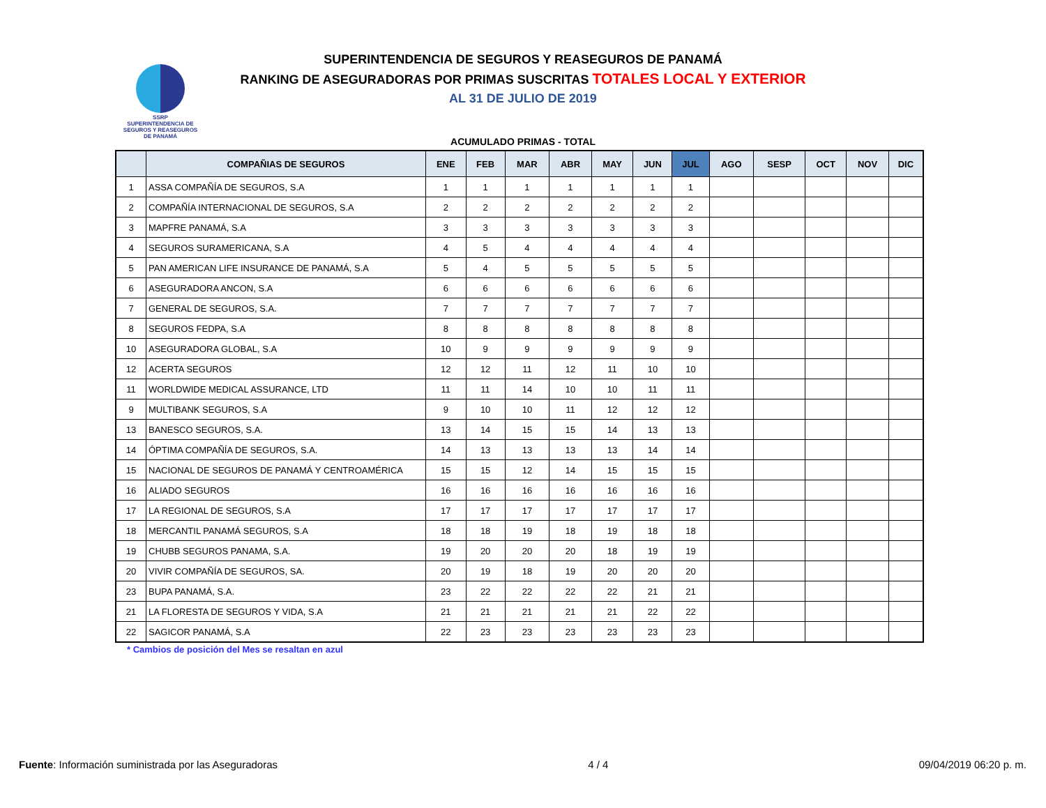SSRP
SUPERINTENDENCIA DE SEGUROS Y REASEGUROS DE PANAMÁ
SUPERINTENDENCIA DE SEGUROS Y REASEGUROS DE PANAMÁ
RANKING DE ASEGURADORAS POR PRIMAS SUSCRITAS TOTALES LOCAL Y EXTERIOR
AL 31 DE JULIO DE 2019
ACUMULADO PRIMAS - TOTAL
| | COMPAÑIAS DE SEGUROS | ENE | FEB | MAR | ABR | MAY | JUN | JUL | AGO | SESP | OCT | NOV | DIC |
| --- | --- | --- | --- | --- | --- | --- | --- | --- | --- | --- | --- | --- | --- |
| 1 | ASSA COMPAÑÍA DE SEGUROS, S.A | 1 | 1 | 1 | 1 | 1 | 1 | 1 | | | | | |
| 2 | COMPAÑÍA INTERNACIONAL DE SEGUROS, S.A | 2 | 2 | 2 | 2 | 2 | 2 | 2 | | | | | |
| 3 | MAPFRE PANAMÁ, S.A | 3 | 3 | 3 | 3 | 3 | 3 | 3 | | | | | |
| 4 | SEGUROS SURAMERICANA, S.A | 4 | 5 | 4 | 4 | 4 | 4 | 4 | | | | | |
| 5 | PAN AMERICAN LIFE INSURANCE DE PANAMÁ, S.A | 5 | 4 | 5 | 5 | 5 | 5 | 5 | | | | | |
| 6 | ASEGURADORA ANCON, S.A | 6 | 6 | 6 | 6 | 6 | 6 | 6 | | | | | |
| 7 | GENERAL DE SEGUROS, S.A. | 7 | 7 | 7 | 7 | 7 | 7 | 7 | | | | | |
| 8 | SEGUROS FEDPA, S.A | 8 | 8 | 8 | 8 | 8 | 8 | 8 | | | | | |
| 10 | ASEGURADORA GLOBAL, S.A | 10 | 9 | 9 | 9 | 9 | 9 | 9 | | | | | |
| 12 | ACERTA SEGUROS | 12 | 12 | 11 | 12 | 11 | 10 | 10 | | | | | |
| 11 | WORLDWIDE MEDICAL ASSURANCE, LTD | 11 | 11 | 14 | 10 | 10 | 11 | 11 | | | | | |
| 9 | MULTIBANK SEGUROS, S.A | 9 | 10 | 10 | 11 | 12 | 12 | 12 | | | | | |
| 13 | BANESCO SEGUROS, S.A. | 13 | 14 | 15 | 15 | 14 | 13 | 13 | | | | | |
| 14 | ÓPTIMA COMPAÑÍA DE SEGUROS, S.A. | 14 | 13 | 13 | 13 | 13 | 14 | 14 | | | | | |
| 15 | NACIONAL DE SEGUROS DE PANAMÁ Y CENTROAMÉRICA | 15 | 15 | 12 | 14 | 15 | 15 | 15 | | | | | |
| 16 | ALIADO SEGUROS | 16 | 16 | 16 | 16 | 16 | 16 | 16 | | | | | |
| 17 | LA REGIONAL DE SEGUROS, S.A | 17 | 17 | 17 | 17 | 17 | 17 | 17 | | | | | |
| 18 | MERCANTIL PANAMÁ SEGUROS, S.A | 18 | 18 | 19 | 18 | 19 | 18 | 18 | | | | | |
| 19 | CHUBB SEGUROS PANAMA, S.A. | 19 | 20 | 20 | 20 | 18 | 19 | 19 | | | | | |
| 20 | VIVIR COMPAÑÍA DE SEGUROS, SA. | 20 | 19 | 18 | 19 | 20 | 20 | 20 | | | | | |
| 23 | BUPA PANAMÁ, S.A. | 23 | 22 | 22 | 22 | 22 | 21 | 21 | | | | | |
| 21 | LA FLORESTA DE SEGUROS Y VIDA, S.A | 21 | 21 | 21 | 21 | 21 | 22 | 22 | | | | | |
| 22 | SAGICOR PANAMÁ, S.A | 22 | 23 | 23 | 23 | 23 | 23 | 23 | | | | | |
* Cambios de posición del Mes se resaltan en azul
Fuente: Información suministrada por las Aseguradoras 4 / 4 09/04/2019 06:20 p. m.